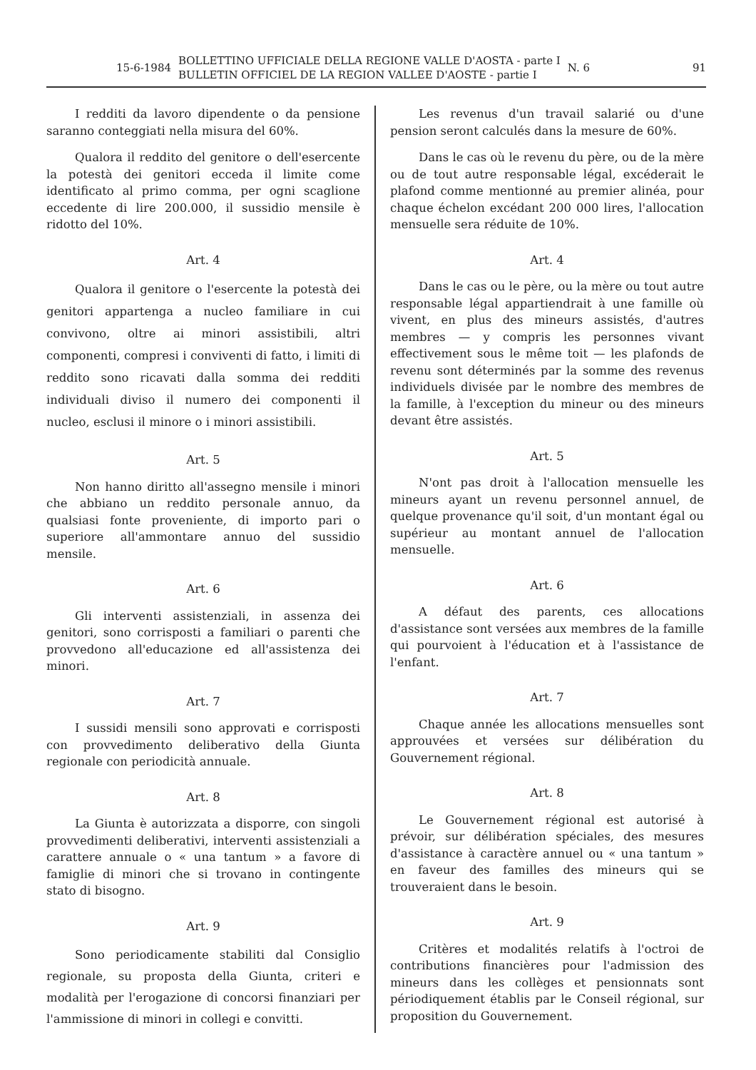15-6-1984
BOLLETTINO UFFICIALE DELLA REGIONE VALLE D'AOSTA - parte I
BULLETIN OFFICIEL DE LA REGION VALLEE D'AOSTE - partie I
N. 6 91
I redditi da lavoro dipendente o da pensione saranno conteggiati nella misura del 60%.
Qualora il reddito del genitore o dell'esercente la potestà dei genitori ecceda il limite come identificato al primo comma, per ogni scaglione eccedente di lire 200.000, il sussidio mensile è ridotto del 10%.
Art. 4
Qualora il genitore o l'esercente la potestà dei genitori appartenga a nucleo familiare in cui convivono, oltre ai minori assistibili, altri componenti, compresi i conviventi di fatto, i limiti di reddito sono ricavati dalla somma dei redditi individuali diviso il numero dei componenti il nucleo, esclusi il minore o i minori assistibili.
Art. 5
Non hanno diritto all'assegno mensile i minori che abbiano un reddito personale annuo, da qualsiasi fonte proveniente, di importo pari o superiore all'ammontare annuo del sussidio mensile.
Art. 6
Gli interventi assistenziali, in assenza dei genitori, sono corrisposti a familiari o parenti che provvedono all'educazione ed all'assistenza dei minori.
Art. 7
I sussidi mensili sono approvati e corrisposti con provvedimento deliberativo della Giunta regionale con periodicità annuale.
Art. 8
La Giunta è autorizzata a disporre, con singoli provvedimenti deliberativi, interventi assistenziali a carattere annuale o « una tantum » a favore di famiglie di minori che si trovano in contingente stato di bisogno.
Art. 9
Sono periodicamente stabiliti dal Consiglio regionale, su proposta della Giunta, criteri e modalità per l'erogazione di concorsi finanziari per l'ammissione di minori in collegi e convitti.
Les revenus d'un travail salarié ou d'une pension seront calculés dans la mesure de 60%.
Dans le cas où le revenu du père, ou de la mère ou de tout autre responsable légal, excéderait le plafond comme mentionné au premier alinéa, pour chaque échelon excédant 200 000 lires, l'allocation mensuelle sera réduite de 10%.
Art. 4
Dans le cas ou le père, ou la mère ou tout autre responsable légal appartiendrait à une famille où vivent, en plus des mineurs assistés, d'autres membres — y compris les personnes vivant effectivement sous le même toit — les plafonds de revenu sont déterminés par la somme des revenus individuels divisée par le nombre des membres de la famille, à l'exception du mineur ou des mineurs devant être assistés.
Art. 5
N'ont pas droit à l'allocation mensuelle les mineurs ayant un revenu personnel annuel, de quelque provenance qu'il soit, d'un montant égal ou supérieur au montant annuel de l'allocation mensuelle.
Art. 6
A défaut des parents, ces allocations d'assistance sont versées aux membres de la famille qui pourvoient à l'éducation et à l'assistance de l'enfant.
Art. 7
Chaque année les allocations mensuelles sont approuvées et versées sur délibération du Gouvernement régional.
Art. 8
Le Gouvernement régional est autorisé à prévoir, sur délibération spéciales, des mesures d'assistance à caractère annuel ou « una tantum » en faveur des familles des mineurs qui se trouveraient dans le besoin.
Art. 9
Critères et modalités relatifs à l'octroi de contributions financières pour l'admission des mineurs dans les collèges et pensionnats sont périodiquement établis par le Conseil régional, sur proposition du Gouvernement.